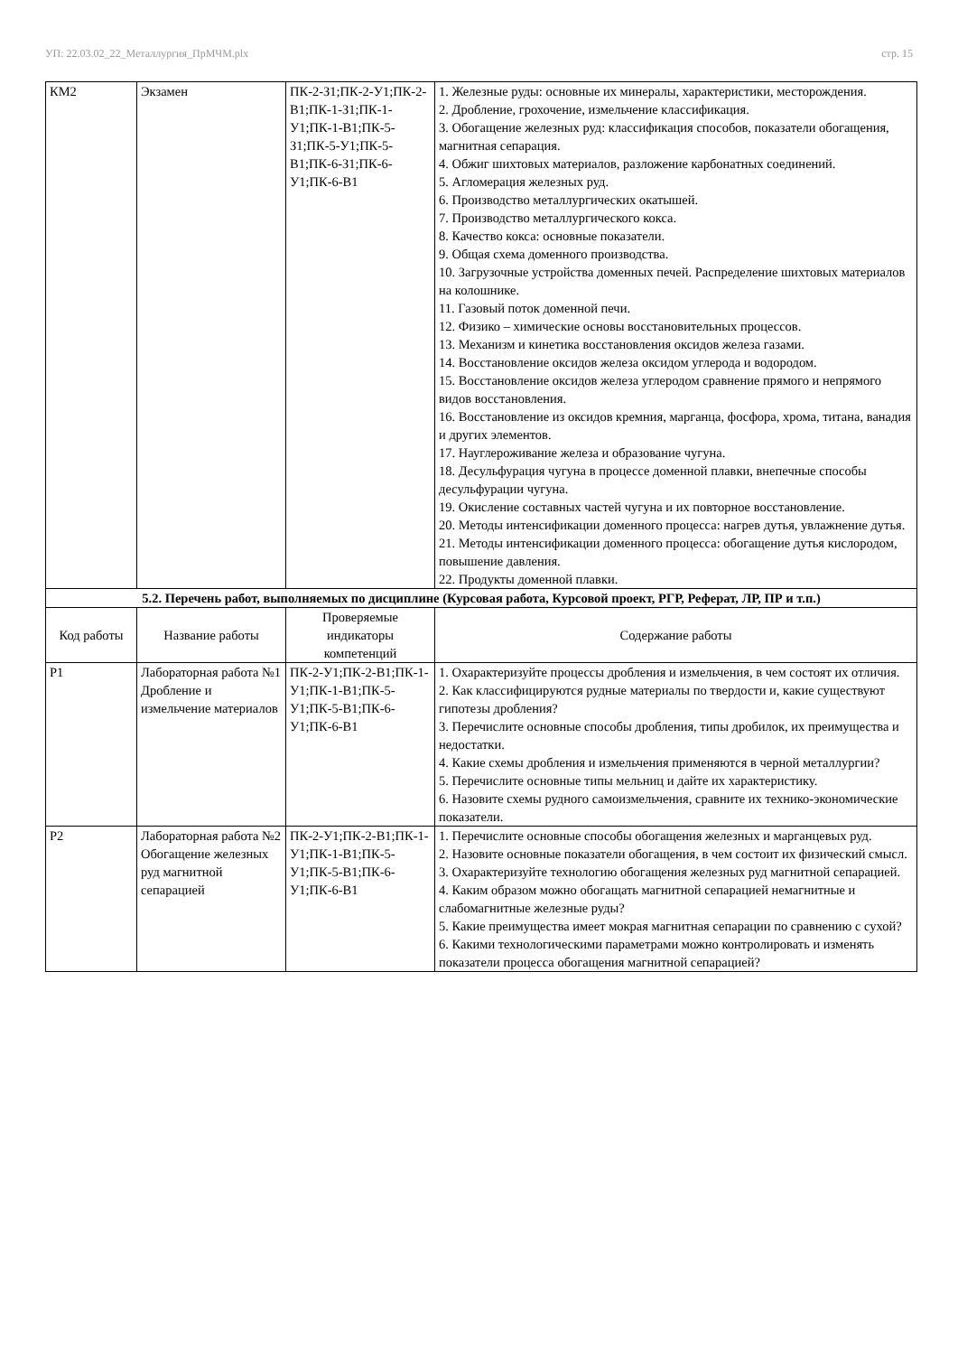УП: 22.03.02_22_Металлургия_ПрМЧМ.plx стр. 15
| КМ2 | Экзамен | ПК-2-З1;ПК-2-У1;ПК-2-В1;ПК-1-З1;ПК-1-У1;ПК-1-В1;ПК-5-З1;ПК-5-У1;ПК-5-В1;ПК-6-З1;ПК-6-У1;ПК-6-В1 | 1. Железные руды: основные их минералы, характеристики, месторождения. 2. Дробление, грохочение, измельчение классификация. 3. Обогащение железных руд: классификация способов, показатели обогащения, магнитная сепарация. 4. Обжиг шихтовых материалов, разложение карбонатных соединений. 5. Агломерация железных руд. 6. Производство металлургических окатышей. 7. Производство металлургического кокса. 8. Качество кокса: основные показатели. 9. Общая схема доменного производства. 10. Загрузочные устройства доменных печей. Распределение шихтовых материалов на колошнике. 11. Газовый поток доменной печи. 12. Физико – химические основы восстановительных процессов. 13. Механизм и кинетика восстановления оксидов железа газами. 14. Восстановление оксидов железа оксидом углерода и водородом. 15. Восстановление оксидов железа углеродом сравнение прямого и непрямого видов восстановления. 16. Восстановление из оксидов кремния, марганца, фосфора, хрома, титана, ванадия и других элементов. 17. Науглероживание железа и образование чугуна. 18. Десульфурация чугуна в процессе доменной плавки, внепечные способы десульфурации чугуна. 19. Окисление составных частей чугуна и их повторное восстановление. 20. Методы интенсификации доменного процесса: нагрев дутья, увлажнение дутья. 21. Методы интенсификации доменного процесса: обогащение дутья кислородом, повышение давления. 22. Продукты доменной плавки. |
| 5.2. Перечень работ, выполняемых по дисциплине (Курсовая работа, Курсовой проект, РГР, Реферат, ЛР, ПР и т.п.) | | | |
| Код работы | Название работы | Проверяемые индикаторы компетенций | Содержание работы |
| Р1 | Лабораторная работа №1 Дробление и измельчение материалов | ПК-2-У1;ПК-2-В1;ПК-1-У1;ПК-1-В1;ПК-5-У1;ПК-5-В1;ПК-6-У1;ПК-6-В1 | 1. Охарактеризуйте процессы дробления и измельчения, в чем состоят их отличия. 2. Как классифицируются рудные материалы по твердости и, какие существуют гипотезы дробления? 3. Перечислите основные способы дробления, типы дробилок, их преимущества и недостатки. 4. Какие схемы дробления и измельчения применяются в черной металлургии? 5. Перечислите основные типы мельниц и дайте их характеристику. 6. Назовите схемы рудного самоизмельчения, сравните их технико-экономические показатели. |
| Р2 | Лабораторная работа №2 Обогащение железных руд магнитной сепарацией | ПК-2-У1;ПК-2-В1;ПК-1-У1;ПК-1-В1;ПК-5-У1;ПК-5-В1;ПК-6-У1;ПК-6-В1 | 1. Перечислите основные способы обогащения железных и марганцевых руд. 2. Назовите основные показатели обогащения, в чем состоит их физический смысл. 3. Охарактеризуйте технологию обогащения железных руд магнитной сепарацией. 4. Каким образом можно обогащать магнитной сепарацией немагнитные и слабомагнитные железные руды? 5. Какие преимущества имеет мокрая магнитная сепарации по сравнению с сухой? 6. Какими технологическими параметрами можно контролировать и изменять показатели процесса обогащения магнитной сепарацией? |